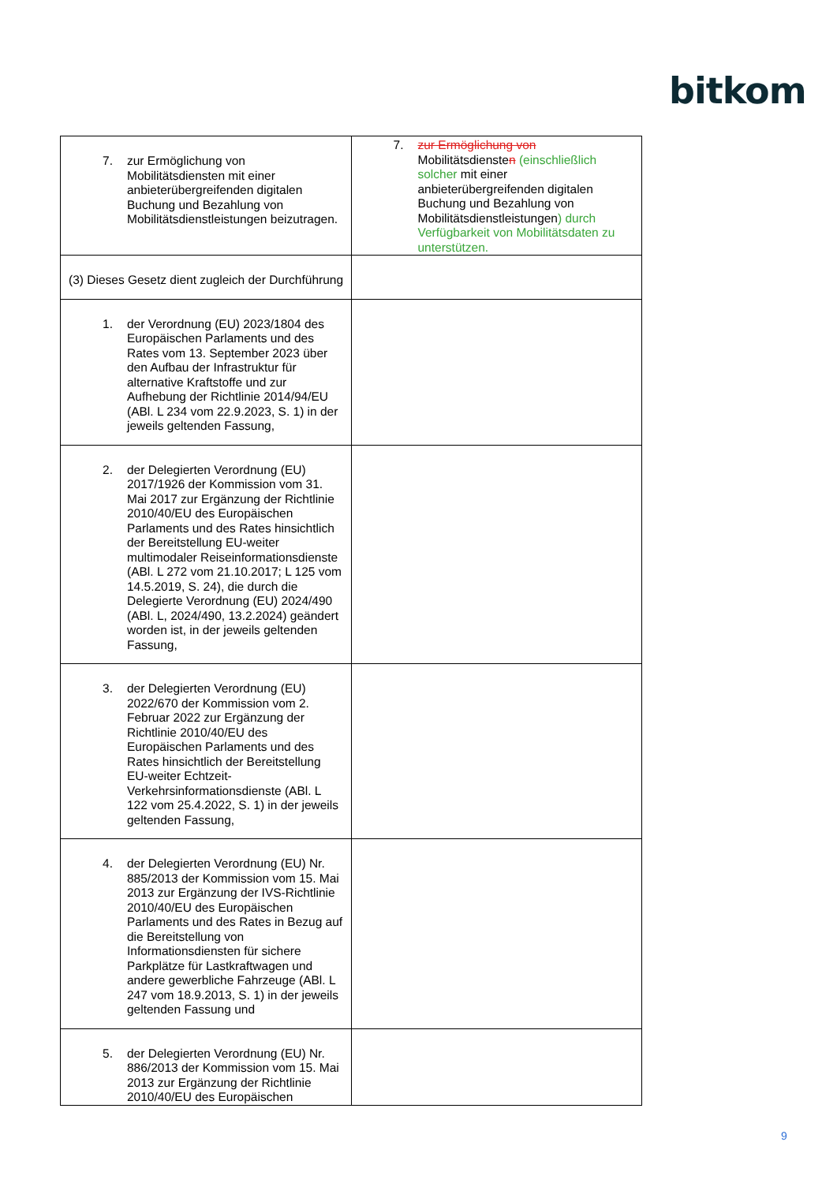bitkom
| 7. zur Ermöglichung von Mobilitätsdiensten mit einer anbieterübergreifenden digitalen Buchung und Bezahlung von Mobilitätsdienstleistungen beizutragen. | 7. zur Ermöglichung von Mobilitätsdienste n (einschließlich solcher mit einer anbieterübergreifenden digitalen Buchung und Bezahlung von Mobilitätsdienstleistungen ) durch Verfügbarkeit von Mobilitätsdaten zu unterstützen. |
| (3) Dieses Gesetz dient zugleich der Durchführung | |
| 1. der Verordnung (EU) 2023/1804 des Europäischen Parlaments und des Rates vom 13. September 2023 über den Aufbau der Infrastruktur für alternative Kraftstoffe und zur Aufhebung der Richtlinie 2014/94/EU (ABl. L 234 vom 22.9.2023, S. 1) in der jeweils geltenden Fassung, | |
| 2. der Delegierten Verordnung (EU) 2017/1926 der Kommission vom 31. Mai 2017 zur Ergänzung der Richtlinie 2010/40/EU des Europäischen Parlaments und des Rates hinsichtlich der Bereitstellung EU-weiter multimodaler Reiseinformationsdienste (ABl. L 272 vom 21.10.2017; L 125 vom 14.5.2019, S. 24), die durch die Delegierte Verordnung (EU) 2024/490 (ABl. L, 2024/490, 13.2.2024) geändert worden ist, in der jeweils geltenden Fassung, | |
| 3. der Delegierten Verordnung (EU) 2022/670 der Kommission vom 2. Februar 2022 zur Ergänzung der Richtlinie 2010/40/EU des Europäischen Parlaments und des Rates hinsichtlich der Bereitstellung EU-weiter Echtzeit-Verkehrsinformationsdienste (ABl. L 122 vom 25.4.2022, S. 1) in der jeweils geltenden Fassung, | |
| 4. der Delegierten Verordnung (EU) Nr. 885/2013 der Kommission vom 15. Mai 2013 zur Ergänzung der IVS-Richtlinie 2010/40/EU des Europäischen Parlaments und des Rates in Bezug auf die Bereitstellung von Informationsdiensten für sichere Parkplätze für Lastkraftwagen und andere gewerbliche Fahrzeuge (ABl. L 247 vom 18.9.2013, S. 1) in der jeweils geltenden Fassung und | |
| 5. der Delegierten Verordnung (EU) Nr. 886/2013 der Kommission vom 15. Mai 2013 zur Ergänzung der Richtlinie 2010/40/EU des Europäischen | |
9